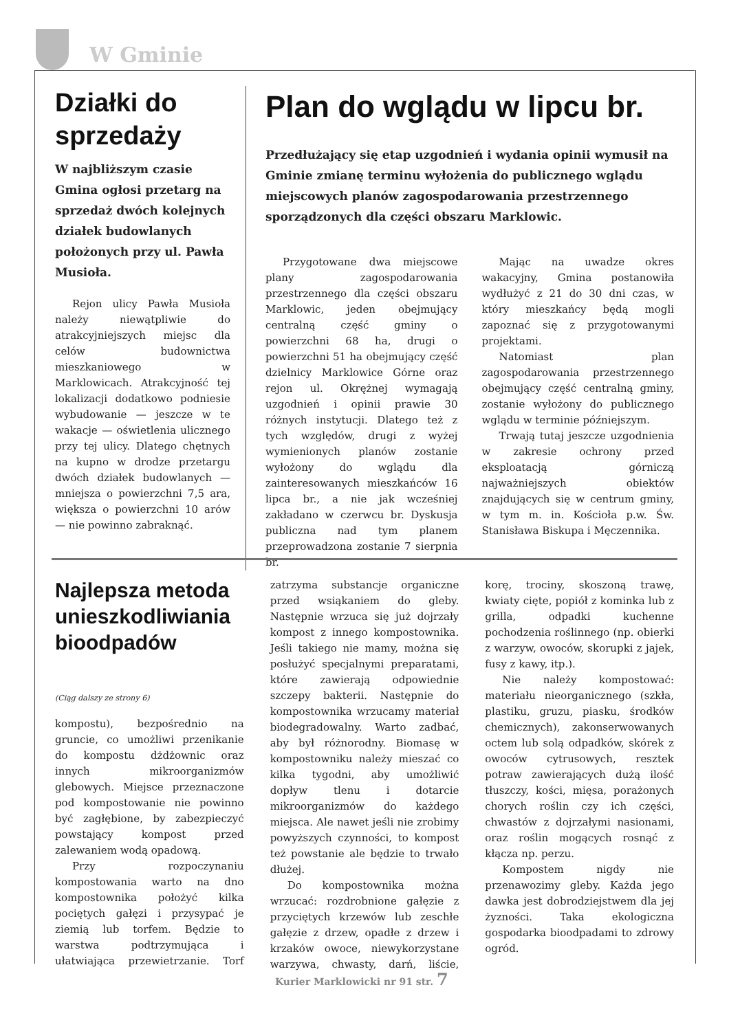W Gminie
Działki do sprzedaży
W najbliższym czasie Gmina ogłosi przetarg na sprzedaż dwóch kolejnych działek budowlanych położonych przy ul. Pawła Musioła.
Rejon ulicy Pawła Musioła należy niewątpliwie do atrakcyjniejszych miejsc dla celów budownictwa mieszkaniowego w Marklowicach. Atrakcyjność tej lokalizacji dodatkowo podniesie wybudowanie — jeszcze w te wakacje — oświetlenia ulicznego przy tej ulicy. Dlatego chętnych na kupno w drodze przetargu dwóch działek budowlanych — mniejsza o powierzchni 7,5 ara, większa o powierzchni 10 arów — nie powinno zabraknąć.
Plan do wglądu w lipcu br.
Przedłużający się etap uzgodnień i wydania opinii wymusił na Gminie zmianę terminu wyłożenia do publicznego wglądu miejscowych planów zagospodarowania przestrzennego sporządzonych dla części obszaru Marklowic.
Przygotowane dwa miejscowe plany zagospodarowania przestrzennego dla części obszaru Marklowic, jeden obejmujący centralną część gminy o powierzchni 68 ha, drugi o powierzchni 51 ha obejmujący część dzielnicy Marklowice Górne oraz rejon ul. Okrężnej wymagają uzgodnień i opinii prawie 30 różnych instytucji. Dlatego też z tych względów, drugi z wyżej wymienionych planów zostanie wyłożony do wglądu dla zainteresowanych mieszkańców 16 lipca br., a nie jak wcześniej zakładano w czerwcu br. Dyskusja publiczna nad tym planem przeprowadzona zostanie 7 sierpnia br.
Mając na uwadze okres wakacyjny, Gmina postanowiła wydłużyć z 21 do 30 dni czas, w który mieszkańcy będą mogli zapoznać się z przygotowanymi projektami.
Natomiast plan zagospodarowania przestrzennego obejmujący część centralną gminy, zostanie wyłożony do publicznego wglądu w terminie późniejszym.
Trwają tutaj jeszcze uzgodnienia w zakresie ochrony przed eksploatacją górniczą najważniejszych obiektów znajdujących się w centrum gminy, w tym m. in. Kościoła p.w. Św. Stanisława Biskupa i Męczennika.
Najlepsza metoda unieszkodliwiania bioodpadów
(Ciąg dalszy ze strony 6)
kompostu), bezpośrednio na gruncie, co umożliwi przenikanie do kompostu dżdżownic oraz innych mikroorganizmów glebowych. Miejsce przeznaczone pod kompostowanie nie powinno być zagłębione, by zabezpieczyć powstający kompost przed zalewaniem wodą opadową.
Przy rozpoczynaniu kompostowania warto na dno kompostownika położyć kilka pociętych gałęzi i przysypać je ziemią lub torfem. Będzie to warstwa podtrzymująca i ułatwiająca przewietrzanie. Torf zatrzyma substancje organiczne przed wsiąkaniem do gleby. Następnie wrzuca się już dojrzały kompost z innego kompostownika. Jeśli takiego nie mamy, można się posłużyć specjalnymi preparatami, które zawierają odpowiednie szczepy bakterii. Następnie do kompostownika wrzucamy materiał biodegradowalny. Warto zadbać, aby był różnorodny. Biomasę w kompostowniku należy mieszać co kilka tygodni, aby umożliwić dopływ tlenu i dotarcie mikroorganizmów do każdego miejsca. Ale nawet jeśli nie zrobimy powyższych czynności, to kompost też powstanie ale będzie to trwało dłużej.
Do kompostownika można wrzucać: rozdrobnione gałęzie z przyciętych krzewów lub zeschłe gałęzie z drzew, opadłe z drzew i krzaków owoce, niewykorzystane warzywa, chwasty, darń, liście, korę, trociny, skoszoną trawę, kwiaty cięte, popiół z kominka lub z grilla, odpadki kuchenne pochodzenia roślinnego (np. obierki z warzyw, owoców, skorupki z jajek, fusy z kawy, itp.).
Nie należy kompostować: materiału nieorganicznego (szkła, plastiku, gruzu, piasku, środków chemicznych), zakonserwowanych octem lub solą odpadków, skórek z owoców cytrusowych, resztek potraw zawierających dużą ilość tłuszczy, kości, mięsa, porażonych chorych roślin czy ich części, chwastów z dojrzałymi nasionami, oraz roślin mogących rosnąć z kłącza np. perzu.
Kompostem nigdy nie przenawozimy gleby. Każda jego dawka jest dobrodziejstwem dla jej żyzności. Taka ekologiczna gospodarka bioodpadami to zdrowy ogród.
Kurier Marklowicki nr 91 str. 7